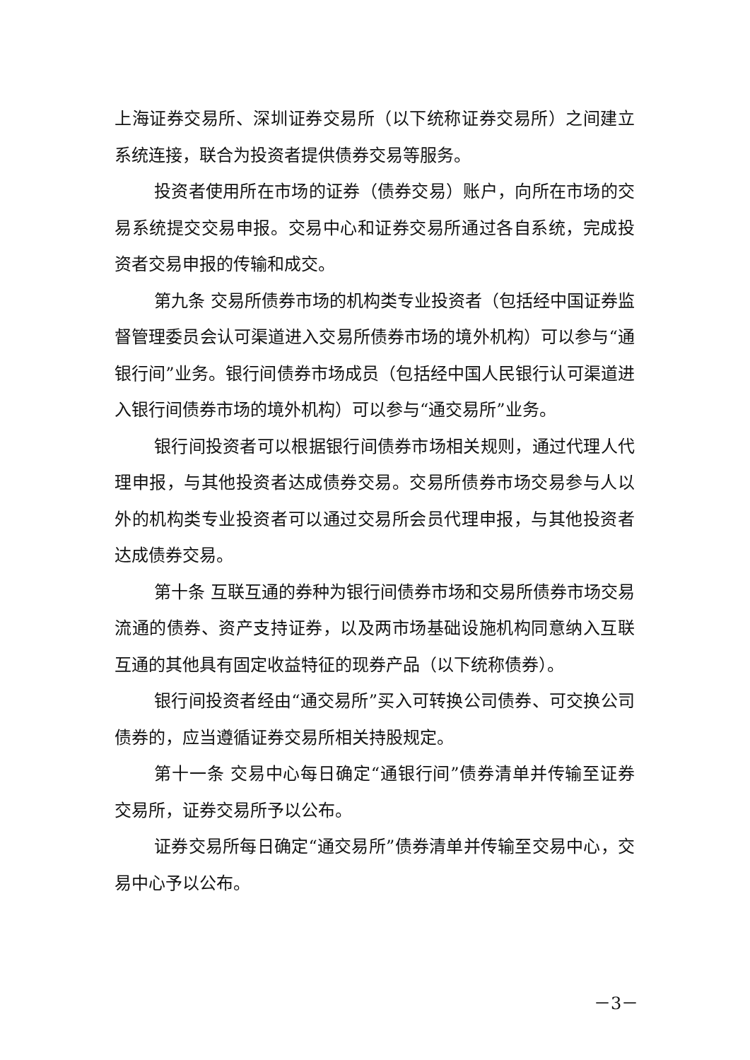上海证券交易所、深圳证券交易所（以下统称证券交易所）之间建立系统连接，联合为投资者提供债券交易等服务。
投资者使用所在市场的证券（债券交易）账户，向所在市场的交易系统提交交易申报。交易中心和证券交易所通过各自系统，完成投资者交易申报的传输和成交。
第九条 交易所债券市场的机构类专业投资者（包括经中国证券监督管理委员会认可渠道进入交易所债券市场的境外机构）可以参与“通银行间”业务。银行间债券市场成员（包括经中国人民银行认可渠道进入银行间债券市场的境外机构）可以参与“通交易所”业务。
银行间投资者可以根据银行间债券市场相关规则，通过代理人代理申报，与其他投资者达成债券交易。交易所债券市场交易参与人以外的机构类专业投资者可以通过交易所会员代理申报，与其他投资者达成债券交易。
第十条 互联互通的券种为银行间债券市场和交易所债券市场交易流通的债券、资产支持证券，以及两市场基础设施机构同意纳入互联互通的其他具有固定收益特征的现券产品（以下统称债券）。
银行间投资者经由“通交易所”买入可转换公司债券、可交换公司债券的，应当遵循证券交易所相关持股规定。
第十一条 交易中心每日确定“通银行间”债券清单并传输至证券交易所，证券交易所予以公布。
证券交易所每日确定“通交易所”债券清单并传输至交易中心，交易中心予以公布。
－3－